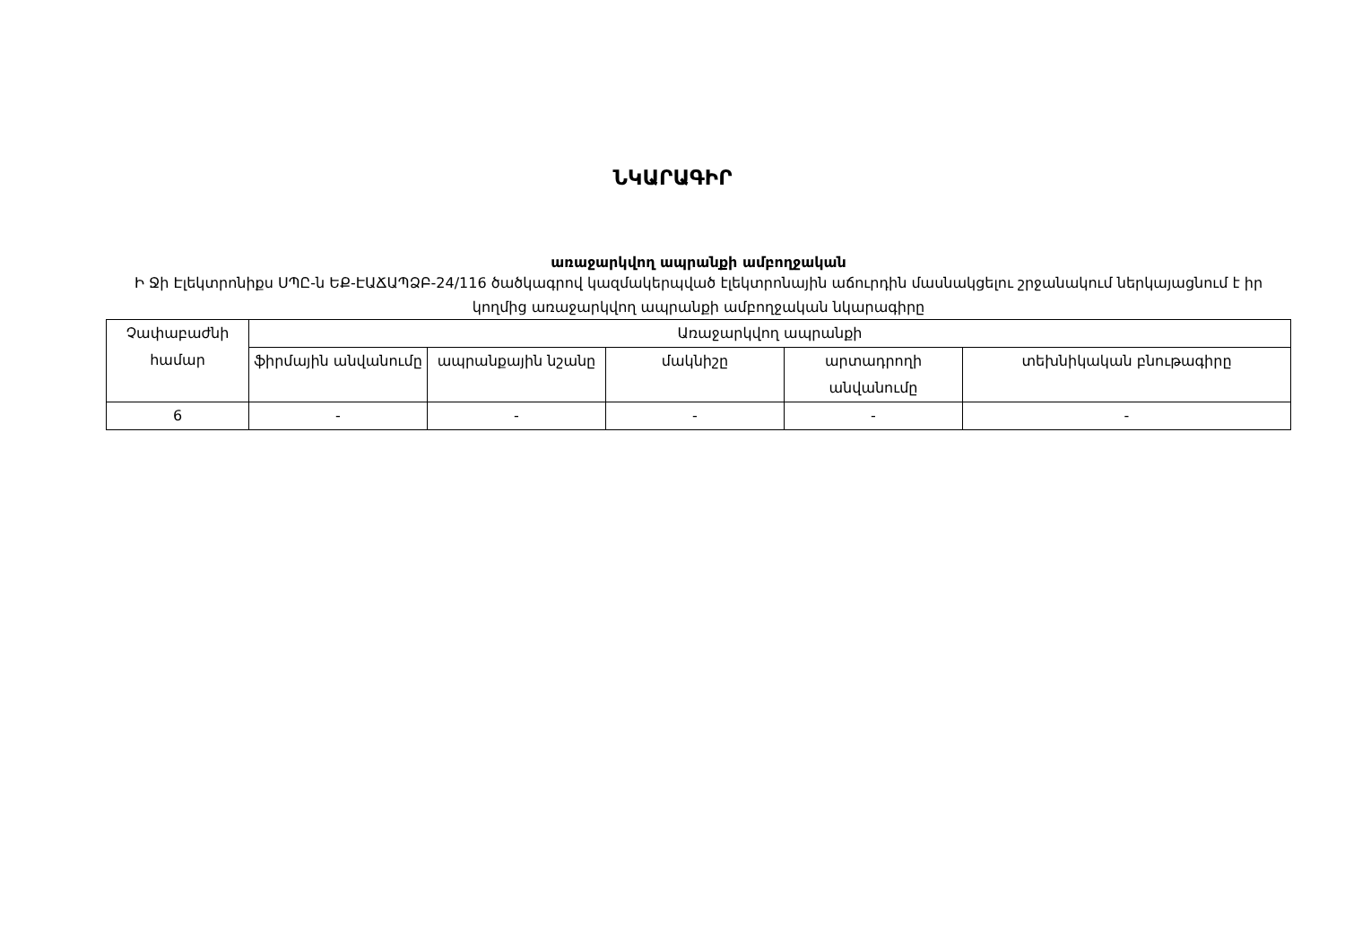ՆԿԱՐԱԳԻՐ
առաջարկվող ապրանքի ամբողջական
Ի Ջի Էլեկտրոնիքս ՍՊԸ-ն ԵՔ-ԷԱՃԱՊՁԲ-24/116 ծածկագրով կազմակերպված էլեկտրոնային աճուրդին մասնակցելու շրջանակում ներկայացնում է իր կողմից առաջարկվող ապրանքի ամբողջական նկարագիրը
| Չափաբաժնի համար | Առաջարկվող ապրանքի | | | | |
| | ֆիրմային անվանումը | ապրանքային նշանը | մակնիշը | արտադրողի անվանումը | տեխնիկական բնութագիրը |
| 6 | - | - | - | - | - |